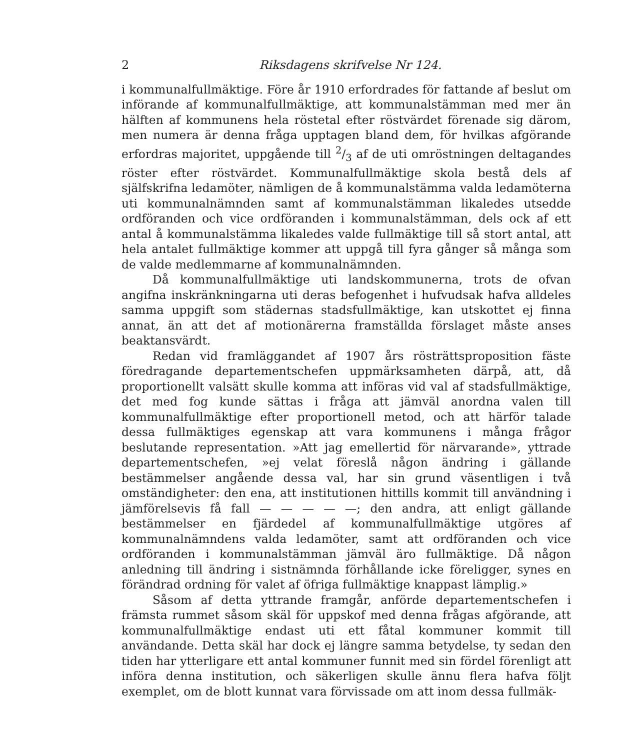2 Riksdagens skrifvelse Nr 124.
i kommunalfullmäktige. Före år 1910 erfordrades för fattande af beslut om införande af kommunalfullmäktige, att kommunalstämman med mer än hälften af kommunens hela röstetal efter röstvärdet förenade sig därom, men numera är denna fråga upptagen bland dem, för hvilkas afgörande erfordras majoritet, uppgående till 2/3 af de uti omröstningen deltagandes röster efter röstvärdet. Kommunalfullmäktige skola bestå dels af själfskrifna ledamöter, nämligen de å kommunalstämma valda ledamöterna uti kommunalnämnden samt af kommunalstämman likaledes utsedde ordföranden och vice ordföranden i kommunalstämman, dels ock af ett antal å kommunalstämma likaledes valde fullmäktige till så stort antal, att hela antalet fullmäktige kommer att uppgå till fyra gånger så många som de valde medlemmarne af kommunalnämnden.
Då kommunalfullmäktige uti landskommunerna, trots de ofvan angifna inskränkningarna uti deras befogenhet i hufvudsak hafva alldeles samma uppgift som städernas stadsfullmäktige, kan utskottet ej finna annat, än att det af motionärerna framställda förslaget måste anses beaktansvärdt.
Redan vid framläggandet af 1907 års rösträttsproposition fäste föredragande departementschefen uppmärksamheten därpå, att, då proportionellt valsätt skulle komma att införas vid val af stadsfullmäktige, det med fog kunde sättas i fråga att jämväl anordna valen till kommunalfullmäktige efter proportionell metod, och att härför talade dessa fullmäktiges egenskap att vara kommunens i många frågor beslutande representation. »Att jag emellertid för närvarande», yttrade departementschefen, »ej velat föreslå någon ändring i gällande bestämmelser angående dessa val, har sin grund väsentligen i två omständigheter: den ena, att institutionen hittills kommit till användning i jämförelsevis få fall — — — — —; den andra, att enligt gällande bestämmelser en fjärdedel af kommunalfullmäktige utgöres af kommunalnämndens valda ledamöter, samt att ordföranden och vice ordföranden i kommunalstämman jämväl äro fullmäktige. Då någon anledning till ändring i sistnämnda förhållande icke föreligger, synes en förändrad ordning för valet af öfriga fullmäktige knappast lämplig.»
Såsom af detta yttrande framgår, anförde departementschefen i främsta rummet såsom skäl för uppskof med denna frågas afgörande, att kommunalfullmäktige endast uti ett fåtal kommuner kommit till användande. Detta skäl har dock ej längre samma betydelse, ty sedan den tiden har ytterligare ett antal kommuner funnit med sin fördel förenligt att införa denna institution, och säkerligen skulle ännu flera hafva följt exemplet, om de blott kunnat vara förvissade om att inom dessa fullmäk-